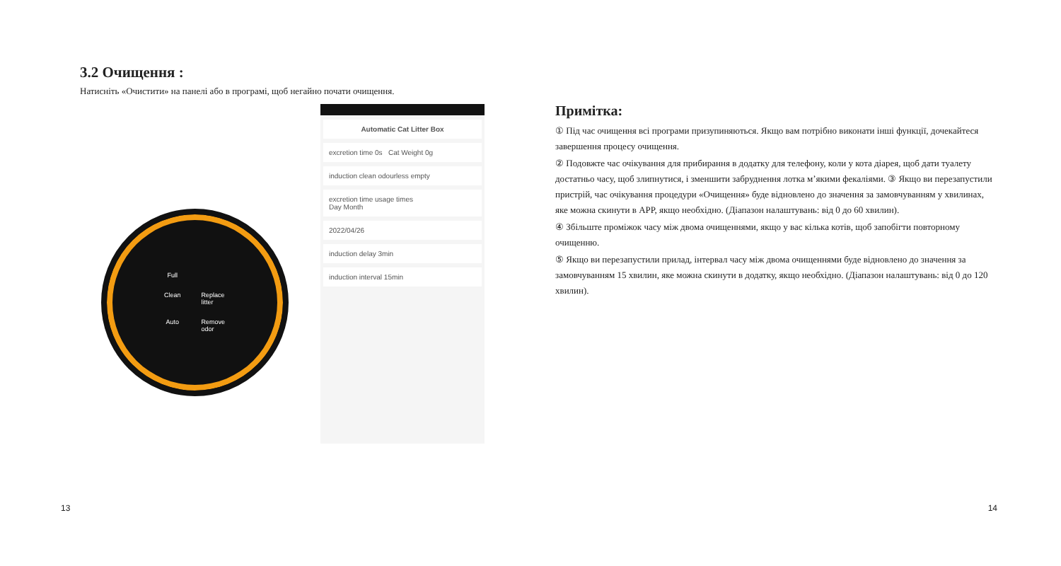3.2 Очищення :
Натисніть «Очистити» на панелі або в програмі, щоб негайно почати очищення.
Full Clean Replace litter Auto Remove odor
Automatic Cat Litter Box
excretion time 0s Cat Weight 0g
induction clean odourless empty
excretion time usage times
Day Month
2022/04/26
induction delay 3min
induction interval 15min
13
Примітка:
① Під час очищення всі програми призупиняються. Якщо вам потрібно виконати інші функції, дочекайтеся завершення процесу очищення.
② Подовжте час очікування для прибирання в додатку для телефону, коли у кота діарея, щоб дати туалету достатньо часу, щоб злипнутися, і зменшити забруднення лотка м’якими фекаліями. ③ Якщо ви перезапустили пристрій, час очікування процедури «Очищення» буде відновлено до значення за замовчуванням у хвилинах, яке можна скинути в APP, якщо необхідно. (Діапазон налаштувань: від 0 до 60 хвилин).
④ Збільште проміжок часу між двома очищеннями, якщо у вас кілька котів, щоб запобігти повторному очищенню.
⑤ Якщо ви перезапустили прилад, інтервал часу між двома очищеннями буде відновлено до значення за замовчуванням 15 хвилин, яке можна скинути в додатку, якщо необхідно. (Діапазон налаштувань: від 0 до 120 хвилин).
14